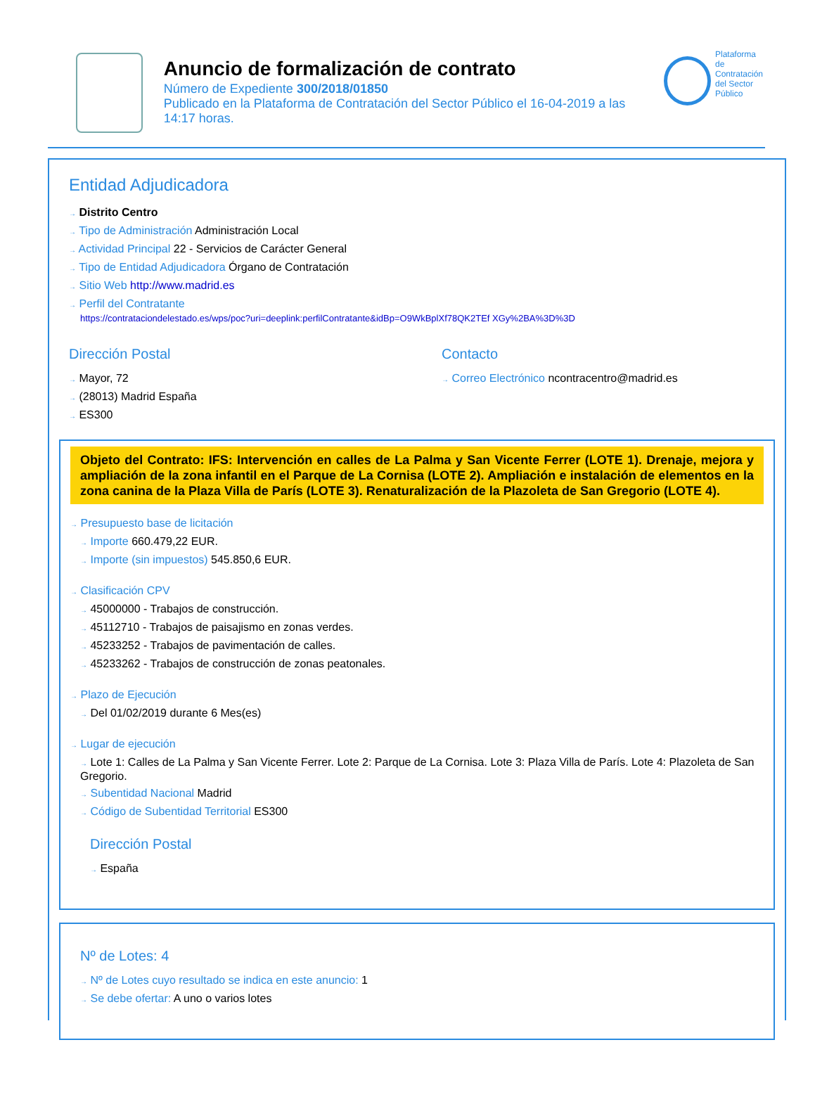Anuncio de formalización de contrato
Número de Expediente 300/2018/01850
Publicado en la Plataforma de Contratación del Sector Público el 16-04-2019 a las 14:17 horas.
Plataforma de
Contratación
del Sector
Público
Entidad Adjudicadora
→ Distrito Centro
→ Tipo de Administración Administración Local
→ Actividad Principal 22 - Servicios de Carácter General
→ Tipo de Entidad Adjudicadora Órgano de Contratación
→ Sitio Web http://www.madrid.es
→ Perfil del Contratante
https://contrataciondelestado.es/wps/poc?uri=deeplink:perfilContratante&idBp=O9WkBplXf78QK2TEf XGy%2BA%3D%3D
Dirección Postal
→ Mayor, 72
→ (28013) Madrid España
→ ES300
Contacto
→ Correo Electrónico ncontracentro@madrid.es
Objeto del Contrato: IFS: Intervención en calles de La Palma y San Vicente Ferrer (LOTE 1). Drenaje, mejora y ampliación de la zona infantil en el Parque de La Cornisa (LOTE 2). Ampliación e instalación de elementos en la zona canina de la Plaza Villa de París (LOTE 3). Renaturalización de la Plazoleta de San Gregorio (LOTE 4).
→ Presupuesto base de licitación
→ Importe 660.479,22 EUR.
→ Importe (sin impuestos) 545.850,6 EUR.
→ Clasificación CPV
→ 45000000 - Trabajos de construcción.
→ 45112710 - Trabajos de paisajismo en zonas verdes.
→ 45233252 - Trabajos de pavimentación de calles.
→ 45233262 - Trabajos de construcción de zonas peatonales.
→ Plazo de Ejecución
→ Del 01/02/2019 durante 6 Mes(es)
→ Lugar de ejecución
→ Lote 1: Calles de La Palma y San Vicente Ferrer. Lote 2: Parque de La Cornisa. Lote 3: Plaza Villa de París. Lote 4: Plazoleta de San Gregorio.
→ Subentidad Nacional Madrid
→ Código de Subentidad Territorial ES300
Dirección Postal
→ España
Nº de Lotes: 4
→ Nº de Lotes cuyo resultado se indica en este anuncio: 1
→ Se debe ofertar: A uno o varios lotes